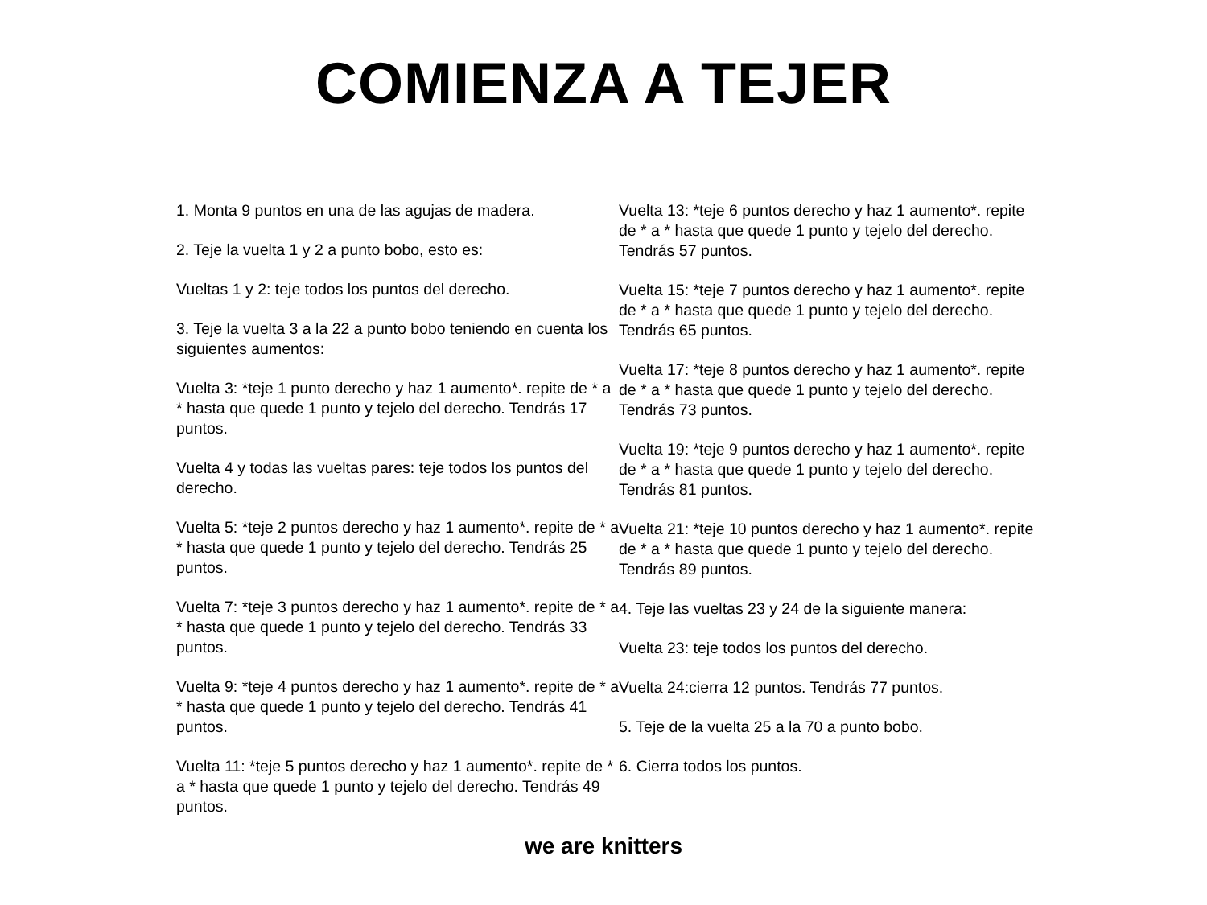COMIENZA A TEJER
1. Monta 9 puntos en una de las agujas de madera.
2. Teje la vuelta 1 y 2 a punto bobo, esto es:
Vueltas 1 y 2: teje todos los puntos del derecho.
3. Teje la vuelta 3 a la 22 a punto bobo teniendo en cuenta los siguientes aumentos:
Vuelta 3: *teje 1 punto derecho y haz 1 aumento*. repite de * a * hasta que quede 1 punto y tejelo del derecho. Tendrás 17 puntos.
Vuelta 4 y todas las vueltas pares: teje todos los puntos del derecho.
Vuelta 5: *teje 2 puntos derecho y haz 1 aumento*. repite de * a * hasta que quede 1 punto y tejelo del derecho. Tendrás 25 puntos.
Vuelta 7: *teje 3 puntos derecho y haz 1 aumento*. repite de * a * hasta que quede 1 punto y tejelo del derecho. Tendrás 33 puntos.
Vuelta 9: *teje 4 puntos derecho y haz 1 aumento*. repite de * a * hasta que quede 1 punto y tejelo del derecho. Tendrás 41 puntos.
Vuelta 11: *teje 5 puntos derecho y haz 1 aumento*. repite de * a * hasta que quede 1 punto y tejelo del derecho. Tendrás 49 puntos.
Vuelta 13: *teje 6 puntos derecho y haz 1 aumento*. repite de * a * hasta que quede 1 punto y tejelo del derecho. Tendrás 57 puntos.
Vuelta 15: *teje 7 puntos derecho y haz 1 aumento*. repite de * a * hasta que quede 1 punto y tejelo del derecho. Tendrás 65 puntos.
Vuelta 17: *teje 8 puntos derecho y haz 1 aumento*. repite de * a * hasta que quede 1 punto y tejelo del derecho. Tendrás 73 puntos.
Vuelta 19: *teje 9 puntos derecho y haz 1 aumento*. repite de * a * hasta que quede 1 punto y tejelo del derecho. Tendrás 81 puntos.
Vuelta 21: *teje 10 puntos derecho y haz 1 aumento*. repite de * a * hasta que quede 1 punto y tejelo del derecho. Tendrás 89 puntos.
4. Teje las vueltas 23 y 24 de la siguiente manera:
Vuelta 23: teje todos los puntos del derecho.
Vuelta 24:cierra 12 puntos. Tendrás 77 puntos.
5. Teje de la vuelta 25 a la 70 a punto bobo.
6. Cierra todos los puntos.
we are knitters